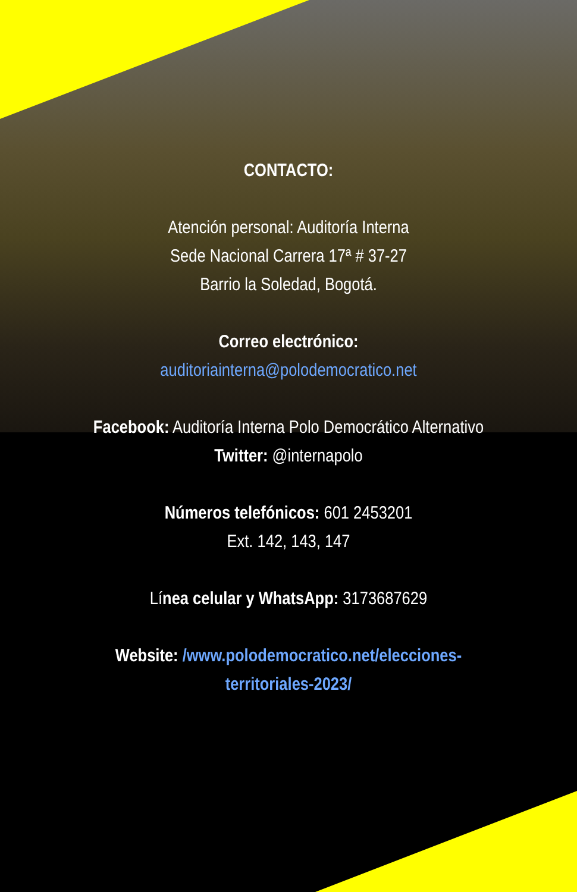CONTACTO:
Atención personal: Auditoría Interna
Sede Nacional Carrera 17ª # 37-27
Barrio la Soledad, Bogotá.
Correo electrónico:
auditoriainterna@polodemocratico.net
Facebook: Auditoría Interna Polo Democrático Alternativo
Twitter: @internapolo
Números telefónicos: 601 2453201
Ext. 142, 143, 147
Línea celular y WhatsApp: 3173687629
Website: /www.polodemocratico.net/elecciones-
territoriales-2023/